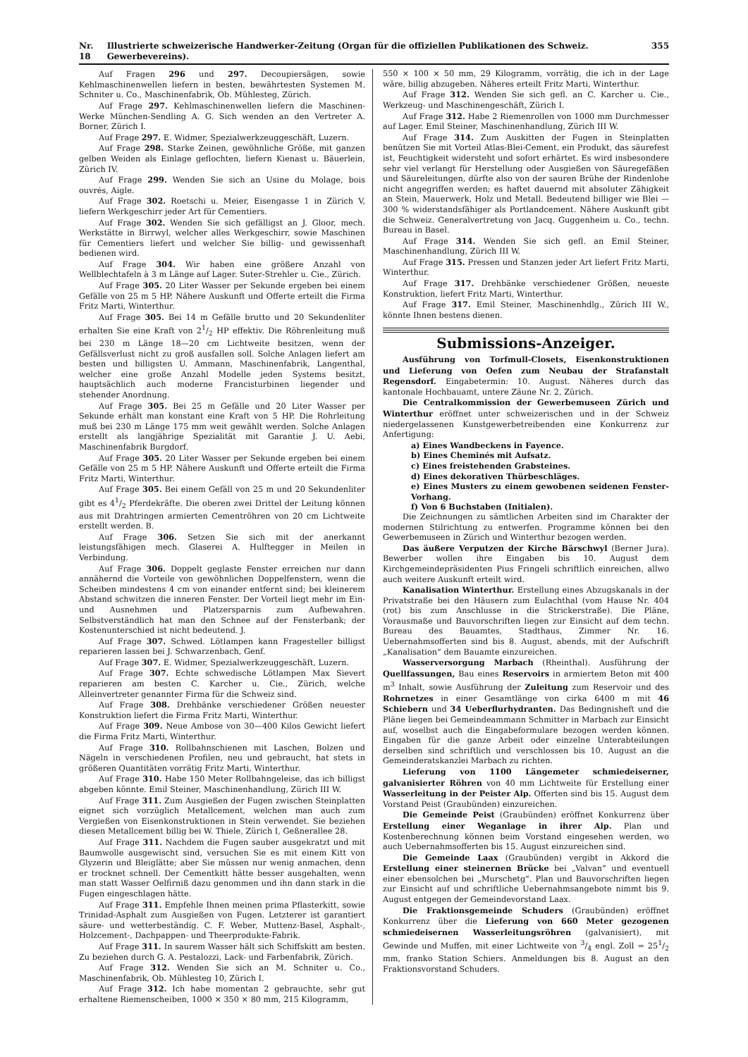Nr. 18 Illustrierte schweizerische Handwerker-Zeitung (Organ für die offiziellen Publikationen des Schweiz. Gewerbevereins). 355
Auf Fragen 296 und 297. Decoupiersägen, sowie Kehlmaschinenwellen liefern in besten, bewährtesten Systemen M. Schniter u. Co., Maschinenfabrik, Ob. Mühlesteg, Zürich.
Auf Frage 297. Kehlmaschinenwellen liefern die Maschinen-Werke München-Sendling A. G. Sich wenden an den Vertreter A. Borner, Zürich I.
Auf Frage 297. E. Widmer, Spezialwerkzeuggeschäft, Luzern.
Auf Frage 298. Starke Zeinen, gewöhnliche Größe, mit ganzen gelben Weiden als Einlage geflochten, liefern Kienast u. Bäuerlein, Zürich IV.
Auf Frage 299. Wenden Sie sich an Usine du Molage, bois ouvrés, Aigle.
Auf Frage 302. Roetschi u. Meier, Eisengasse 1 in Zürich V, liefern Werkgeschirr jeder Art für Cementiers.
Auf Frage 302. Wenden Sie sich gefälligst an J. Gloor, mech. Werkstätte in Birrwyl, welcher alles Werkgeschirr, sowie Maschinen für Cementiers liefert und welcher Sie billig- und gewissenhaft bedienen wird.
Auf Frage 304. Wir haben eine größere Anzahl von Wellblechtafeln à 3 m Länge auf Lager. Suter-Strehler u. Cie., Zürich.
Auf Frage 305. 20 Liter Wasser per Sekunde ergeben bei einem Gefälle von 25 m 5 HP. Nähere Auskunft und Offerte erteilt die Firma Fritz Marti, Winterthur.
Auf Frage 305. Bei 14 m Gefälle brutto und 20 Sekundenliter erhalten Sie eine Kraft von 21/2 HP effektiv. Die Röhrenleitung muß bei 230 m Länge 18—20 cm Lichtweite besitzen, wenn der Gefällsverlust nicht zu groß ausfallen soll. Solche Anlagen liefert am besten und billigsten U. Ammann, Maschinenfabrik, Langenthal, welcher eine große Anzahl Modelle jeden Systems besitzt, hauptsächlich auch moderne Francisturbinen liegender und stehender Anordnung.
Auf Frage 305. Bei 25 m Gefälle und 20 Liter Wasser per Sekunde erhält man konstant eine Kraft von 5 HP. Die Rohrleitung muß bei 230 m Länge 175 mm weit gewählt werden. Solche Anlagen erstellt als langjährige Spezialität mit Garantie J. U. Aebi, Maschinenfabrik Burgdorf.
Auf Frage 305. 20 Liter Wasser per Sekunde ergeben bei einem Gefälle von 25 m 5 HP. Nähere Auskunft und Offerte erteilt die Firma Fritz Marti, Winterthur.
Auf Frage 305. Bei einem Gefäll von 25 m und 20 Sekundenliter gibt es 41/2 Pferdekräfte. Die oberen zwei Drittel der Leitung können aus mit Drahtringen armierten Cementröhren von 20 cm Lichtweite erstellt werden. B.
Auf Frage 306. Setzen Sie sich mit der anerkannt leistungsfähigen mech. Glaserei A. Hulftegger in Meilen in Verbindung.
Auf Frage 306. Doppelt geglaste Fenster erreichen nur dann annähernd die Vorteile von gewöhnlichen Doppelfenstern, wenn die Scheiben mindestens 4 cm von einander entfernt sind; bei kleinerem Abstand schwitzen die inneren Fenster. Der Vorteil liegt mehr im Ein- und Ausnehmen und Platzersparnis zum Aufbewahren. Selbstverständlich hat man den Schnee auf der Fensterbank; der Kostenunterschied ist nicht bedeutend. J.
Auf Frage 307. Schwed. Lötlampen kann Fragesteller billigst reparieren lassen bei J. Schwarzenbach, Genf.
Auf Frage 307. E. Widmer, Spezialwerkzeuggeschäft, Luzern.
Auf Frage 307. Echte schwedische Lötlampen Max Sievert reparieren am besten C. Karcher u. Cie., Zürich, welche Alleinvertreter genannter Firma für die Schweiz sind.
Auf Frage 308. Drehbänke verschiedener Größen neuester Konstruktion liefert die Firma Fritz Marti, Winterthur.
Auf Frage 309. Neue Ambose von 30—400 Kilos Gewicht liefert die Firma Fritz Marti, Winterthur.
Auf Frage 310. Rollbahnschienen mit Laschen, Bolzen und Nägeln in verschiedenen Profilen, neu und gebraucht, hat stets in größeren Quantitäten vorrätig Fritz Marti, Winterthur.
Auf Frage 310. Habe 150 Meter Rollbahngeleise, das ich billigst abgeben könnte. Emil Steiner, Maschinenhandlung, Zürich III W.
Auf Frage 311. Zum Ausgießen der Fugen zwischen Steinplatten eignet sich vorzüglich Metallcement, welchen man auch zum Vergießen von Eisenkonstruktionen in Stein verwendet. Sie beziehen diesen Metallcement billig bei W. Thiele, Zürich I, Geßnerallee 28.
Auf Frage 311. Nachdem die Fugen sauber ausgekratzt und mit Baumwolle ausgewischt sind, versuchen Sie es mit einem Kitt von Glyzerin und Bleiglätte; aber Sie müssen nur wenig anmachen, denn er trocknet schnell. Der Cementkitt hätte besser ausgehalten, wenn man statt Wasser Oelfirniß dazu genommen und ihn dann stark in die Fugen eingeschlagen hätte.
Auf Frage 311. Empfehle Ihnen meinen prima Pflasterkitt, sowie Trinidad-Asphalt zum Ausgießen von Fugen. Letzterer ist garantiert säure- und wetterbeständig. C. F. Weber, Muttenz-Basel, Asphalt-, Holzcement-, Dachpappen- und Theerprodukte-Fabrik.
Auf Frage 311. In saurem Wasser hält sich Schiffskitt am besten. Zu beziehen durch G. A. Pestalozzi, Lack- und Farbenfabrik, Zürich.
Auf Frage 312. Wenden Sie sich an M. Schniter u. Co., Maschinenfabrik, Ob. Mühlesteg 10, Zürich I.
Auf Frage 312. Ich habe momentan 2 gebrauchte, sehr gut erhaltene Riemenscheiben, 1000 × 350 × 80 mm, 215 Kilogramm,
550 × 100 × 50 mm, 29 Kilogramm, vorrätig, die ich in der Lage wäre, billig abzugeben. Näheres erteilt Fritz Marti, Winterthur.
Auf Frage 312. Wenden Sie sich gefl. an C. Karcher u. Cie., Werkzeug- und Maschinengeschäft, Zürich I.
Auf Frage 312. Habe 2 Riemenrollen von 1000 mm Durchmesser auf Lager. Emil Steiner, Maschinenhandlung, Zürich III W.
Auf Frage 314. Zum Auskitten der Fugen in Steinplatten benützen Sie mit Vorteil Atlas-Blei-Cement, ein Produkt, das säurefest ist, Feuchtigkeit widersteht und sofort erhärtet. Es wird insbesondere sehr viel verlangt für Herstellung oder Ausgießen von Säuregefäßen und Säureleitungen, dürfte also von der sauren Brühe der Rindenlohe nicht angegriffen werden; es haftet dauernd mit absoluter Zähigkeit an Stein, Mauerwerk, Holz und Metall. Bedeutend billiger wie Blei — 300 % widerstandsfähiger als Portlandcement. Nähere Auskunft gibt die Schweiz. Generalvertretung von Jacq. Guggenheim u. Co., techn. Bureau in Basel.
Auf Frage 314. Wenden Sie sich gefl. an Emil Steiner, Maschinenhandlung, Zürich III W.
Auf Frage 315. Pressen und Stanzen jeder Art liefert Fritz Marti, Winterthur.
Auf Frage 317. Drehbänke verschiedener Größen, neueste Konstruktion, liefert Fritz Marti, Winterthur.
Auf Frage 317. Emil Steiner, Maschinenhdlg., Zürich III W., könnte Ihnen bestens dienen.
Submissions-Anzeiger.
Ausführung von Torfmull-Closets, Eisenkonstruktionen und Lieferung von Oefen zum Neubau der Strafanstalt Regensdorf. Eingabetermin: 10. August. Näheres durch das kantonale Hochbauamt, untere Zäune Nr. 2, Zürich.
Die Centralkommission der Gewerbemuseen Zürich und Winterthur eröffnet unter schweizerischen und in der Schweiz niedergelassenen Kunstgewerbetreibenden eine Konkurrenz zur Anfertigung:
a) Eines Wandbeckens in Fayence.
b) Eines Cheminés mit Aufsatz.
c) Eines freistehenden Grabsteines.
d) Eines dekorativen Thürbeschläges.
e) Eines Musters zu einem gewobenen seidenen Fenster-Vorhang.
f) Von 6 Buchstaben (Initialen).
Die Zeichnungen zu sämtlichen Arbeiten sind im Charakter der modernen Stilrichtung zu entwerfen. Programme können bei den Gewerbemuseen in Zürich und Winterthur bezogen werden.
Das äußere Verputzen der Kirche Bärschwyl (Berner Jura). Bewerber wollen ihre Eingaben bis 10. August dem Kirchgemeindepräsidenten Pius Fringeli schriftlich einreichen, allwo auch weitere Auskunft erteilt wird.
Kanalisation Winterthur. Erstellung eines Abzugskanals in der Privatstraße bei den Häusern zum Eulachthal (vom Hause Nr. 404 (rot) bis zum Anschlusse in die Strickerstraße). Die Pläne, Vorausmaße und Bauvorschriften liegen zur Einsicht auf dem techn. Bureau des Bauamtes, Stadthaus, Zimmer Nr. 16. Uebernahmsofferten sind bis 8. August, abends, mit der Aufschrift „Kanalisation“ dem Bauamte einzureichen.
Wasserversorgung Marbach (Rheinthal). Ausführung der Quellfassungen, Bau eines Reservoirs in armiertem Beton mit 400 m<sup>3</sup> Inhalt, sowie Ausführung der Zuleitung zum Reservoir und des Rohrnetzes in einer Gesamtlänge von cirka 6400 m mit 46 Schiebern und 34 Ueberflurhydranten. Das Bedingnisheft und die Pläne liegen bei Gemeindeammann Schmitter in Marbach zur Einsicht auf, woselbst auch die Eingabeformulare bezogen werden können. Eingaben für die ganze Arbeit oder einzelne Unterabteilungen derselben sind schriftlich und verschlossen bis 10. August an die Gemeinderatskanzlei Marbach zu richten.
Lieferung von 1100 Längemeter schmiedeiserner, galvanisierter Röhren von 40 mm Lichtweite für Erstellung einer Wasserleitung in der Peister Alp. Offerten sind bis 15. August dem Vorstand Peist (Graubünden) einzureichen.
Die Gemeinde Peist (Graubünden) eröffnet Konkurrenz über Erstellung einer Weganlage in ihrer Alp. Plan und Kostenberechnung können beim Vorstand eingesehen werden, wo auch Uebernahmsofferten bis 15. August einzureichen sind.
Die Gemeinde Laax (Graubünden) vergibt in Akkord die Erstellung einer steinernen Brücke bei „Valvan“ und eventuell einer ebensolchen bei „Murschetg“. Plan und Bauvorschriften liegen zur Einsicht auf und schriftliche Uebernahmsangebote nimmt bis 9. August entgegen der Gemeindevorstand Laax.
Die Fraktionsgemeinde Schuders (Graubünden) eröffnet Konkurrenz über die Lieferung von 660 Meter gezogenen schmiedeisernen Wasserleitungsröhren (galvanisiert), mit Gewinde und Muffen, mit einer Lichtweite von 3/4 engl. Zoll = 251/2 mm, franko Station Schiers. Anmeldungen bis 8. August an den Fraktionsvorstand Schuders.